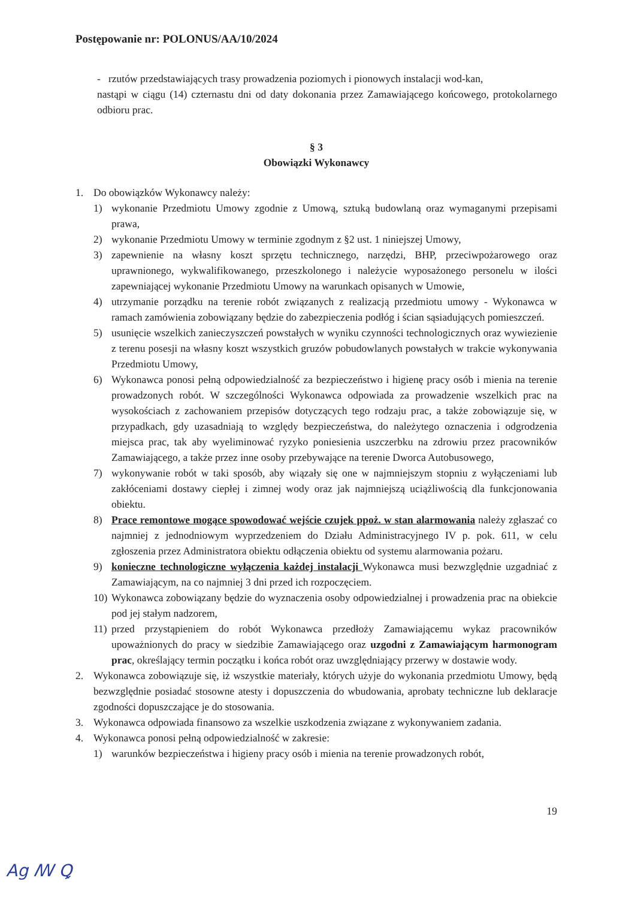Postępowanie nr: POLONUS/AA/10/2024
- rzutów przedstawiających trasy prowadzenia poziomych i pionowych instalacji wod-kan,
nastąpi w ciągu (14) czternastu dni od daty dokonania przez Zamawiającego końcowego, protokolarnego odbioru prac.
§ 3
Obowiązki Wykonawcy
1. Do obowiązków Wykonawcy należy:
1) wykonanie Przedmiotu Umowy zgodnie z Umową, sztuką budowlaną oraz wymaganymi przepisami prawa,
2) wykonanie Przedmiotu Umowy w terminie zgodnym z §2 ust. 1 niniejszej Umowy,
3) zapewnienie na własny koszt sprzętu technicznego, narzędzi, BHP, przeciwpożarowego oraz uprawnionego, wykwalifikowanego, przeszkolonego i należycie wyposażonego personelu w ilości zapewniającej wykonanie Przedmiotu Umowy na warunkach opisanych w Umowie,
4) utrzymanie porządku na terenie robót związanych z realizacją przedmiotu umowy - Wykonawca w ramach zamówienia zobowiązany będzie do zabezpieczenia podłóg i ścian sąsiadujących pomieszczeń.
5) usunięcie wszelkich zanieczyszczeń powstałych w wyniku czynności technologicznych oraz wywiezienie z terenu posesji na własny koszt wszystkich gruzów pobudowlanych powstałych w trakcie wykonywania Przedmiotu Umowy,
6) Wykonawca ponosi pełną odpowiedzialność za bezpieczeństwo i higienę pracy osób i mienia na terenie prowadzonych robót. W szczególności Wykonawca odpowiada za prowadzenie wszelkich prac na wysokościach z zachowaniem przepisów dotyczących tego rodzaju prac, a także zobowiązuje się, w przypadkach, gdy uzasadniają to względy bezpieczeństwa, do należytego oznaczenia i odgrodzenia miejsca prac, tak aby wyeliminować ryzyko poniesienia uszczerbku na zdrowiu przez pracowników Zamawiającego, a także przez inne osoby przebywające na terenie Dworca Autobusowego,
7) wykonywanie robót w taki sposób, aby wiązały się one w najmniejszym stopniu z wyłączeniami lub zakłóceniami dostawy ciepłej i zimnej wody oraz jak najmniejszą uciążliwością dla funkcjonowania obiektu.
8) Prace remontowe mogące spowodować wejście czujek ppoż. w stan alarmowania należy zgłaszać co najmniej z jednodniowym wyprzedzeniem do Działu Administracyjnego IV p. pok. 611, w celu zgłoszenia przez Administratora obiektu odłączenia obiektu od systemu alarmowania pożaru.
9) konieczne technologiczne wyłączenia każdej instalacji Wykonawca musi bezwzględnie uzgadniać z Zamawiającym, na co najmniej 3 dni przed ich rozpoczęciem.
10) Wykonawca zobowiązany będzie do wyznaczenia osoby odpowiedzialnej i prowadzenia prac na obiekcie pod jej stałym nadzorem,
11) przed przystąpieniem do robót Wykonawca przedłoży Zamawiającemu wykaz pracowników upoważnionych do pracy w siedzibie Zamawiającego oraz uzgodni z Zamawiającym harmonogram prac, określający termin początku i końca robót oraz uwzględniający przerwy w dostawie wody.
2. Wykonawca zobowiązuje się, iż wszystkie materiały, których użyje do wykonania przedmiotu Umowy, będą bezwzględnie posiadać stosowne atesty i dopuszczenia do wbudowania, aprobaty techniczne lub deklaracje zgodności dopuszczające je do stosowania.
3. Wykonawca odpowiada finansowo za wszelkie uszkodzenia związane z wykonywaniem zadania.
4. Wykonawca ponosi pełną odpowiedzialność w zakresie:
1) warunków bezpieczeństwa i higieny pracy osób i mienia na terenie prowadzonych robót,
19
Ag ꟿ Ꝗ